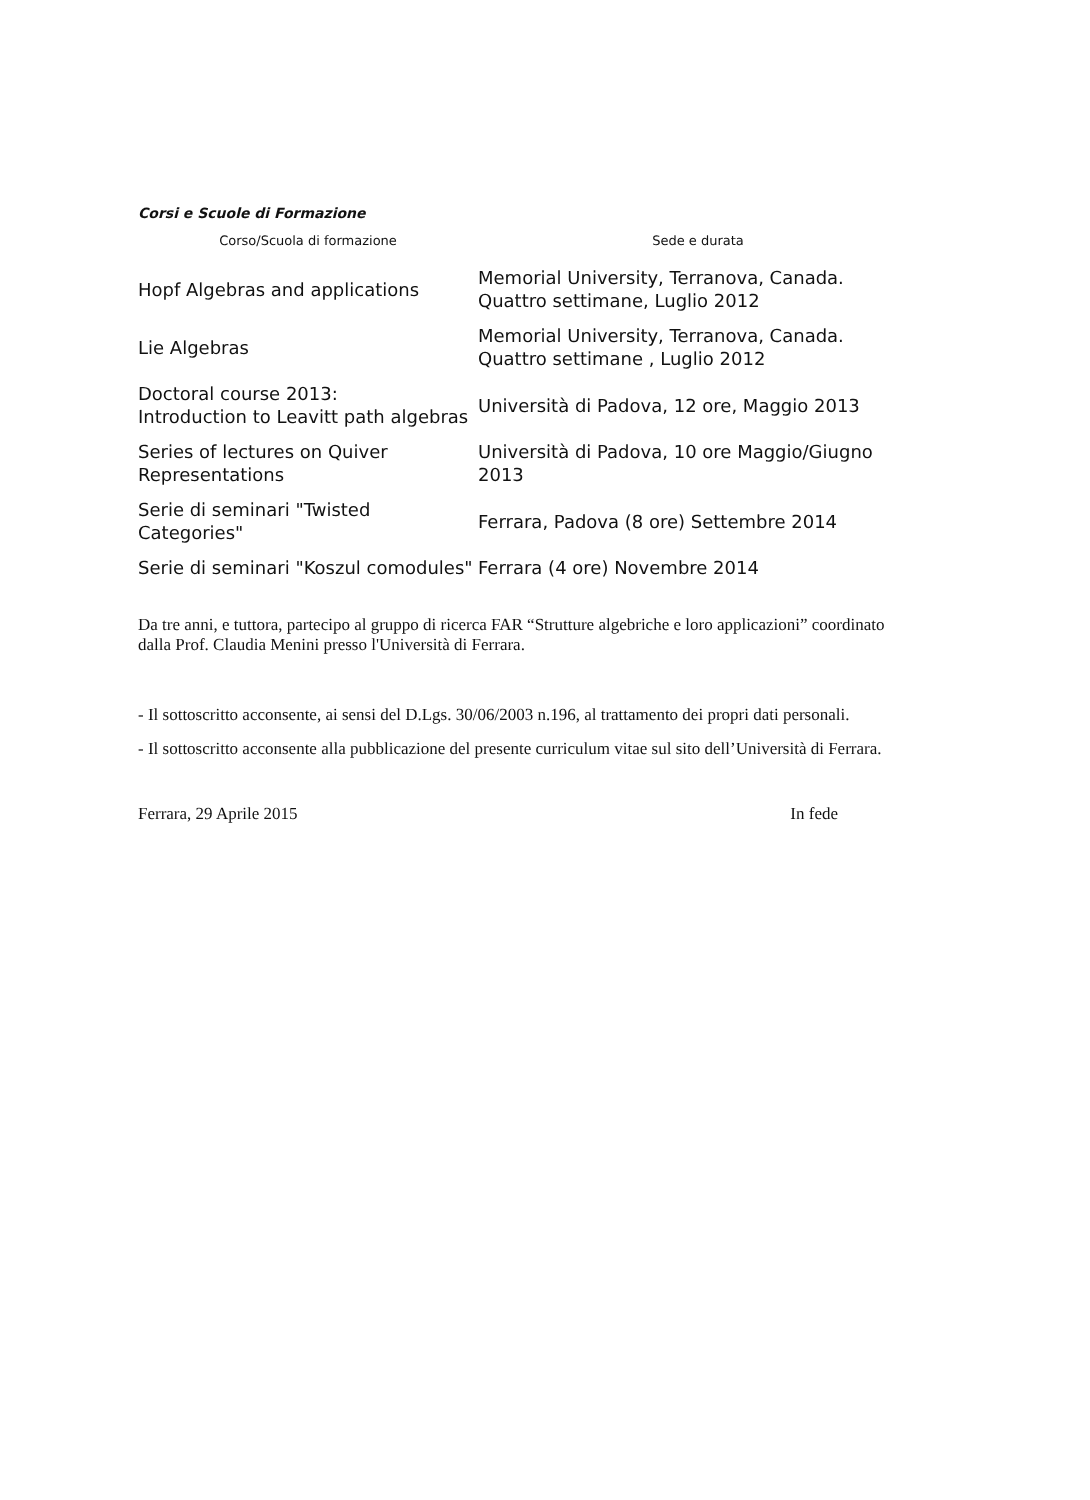Corsi e Scuole di Formazione
| Corso/Scuola di formazione | Sede e durata |
| --- | --- |
| Hopf Algebras and applications | Memorial University, Terranova, Canada. Quattro settimane, Luglio 2012 |
| Lie Algebras | Memorial University, Terranova, Canada. Quattro settimane , Luglio 2012 |
| Doctoral course 2013: Introduction to Leavitt path algebras | Università di Padova, 12 ore, Maggio 2013 |
| Series of lectures on Quiver Representations | Università di Padova, 10 ore Maggio/Giugno 2013 |
| Serie di seminari "Twisted Categories" | Ferrara, Padova (8 ore) Settembre 2014 |
| Serie di seminari "Koszul comodules" | Ferrara (4 ore) Novembre 2014 |
Da tre anni, e tuttora, partecipo al gruppo di ricerca FAR “Strutture algebriche e loro applicazioni” coordinato dalla Prof. Claudia Menini presso l'Università di Ferrara.
- Il sottoscritto acconsente, ai sensi del D.Lgs. 30/06/2003 n.196, al trattamento dei propri dati personali.
- Il sottoscritto acconsente alla pubblicazione del presente curriculum vitae sul sito dell’Università di Ferrara.
Ferrara, 29 Aprile 2015 In fede